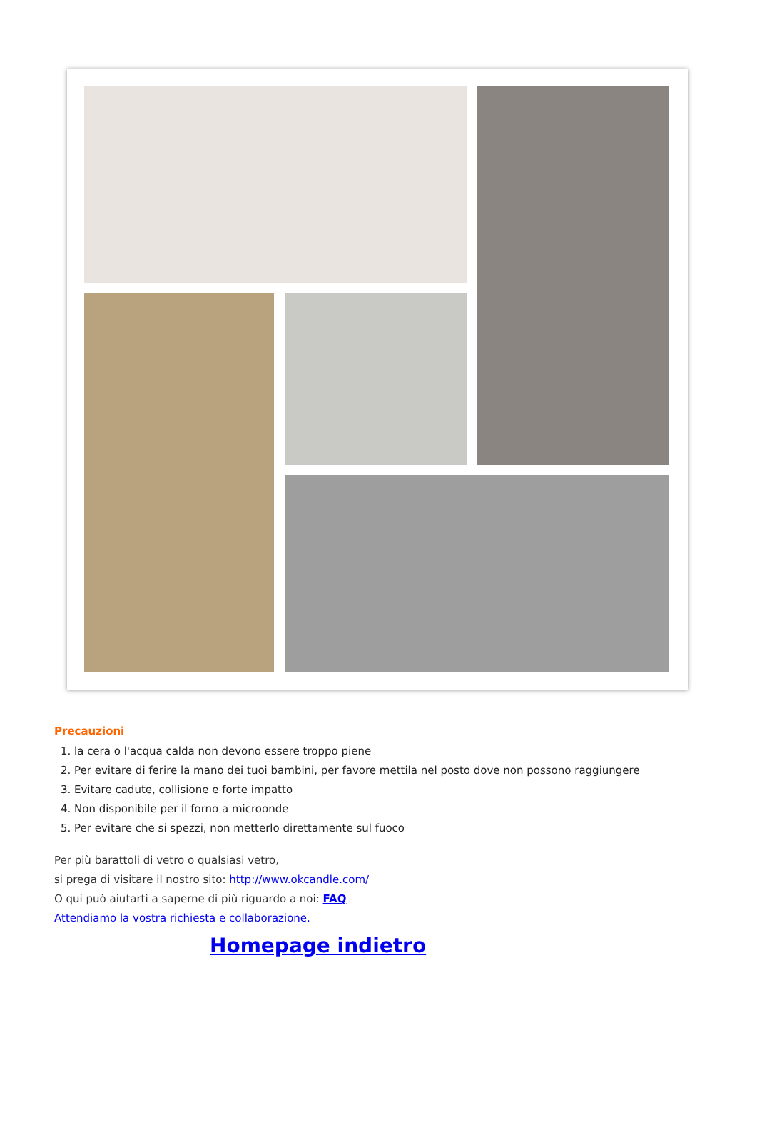Precauzioni
1. la cera o l'acqua calda non devono essere troppo piene
2. Per evitare di ferire la mano dei tuoi bambini, per favore mettila nel posto dove non possono raggiungere
3. Evitare cadute, collisione e forte impatto
4. Non disponibile per il forno a microonde
5. Per evitare che si spezzi, non metterlo direttamente sul fuoco
Per più barattoli di vetro o qualsiasi vetro,
si prega di visitare il nostro sito: http://www.okcandle.com/
O qui può aiutarti a saperne di più riguardo a noi: FAQ
Attendiamo la vostra richiesta e collaborazione.
Homepage indietro